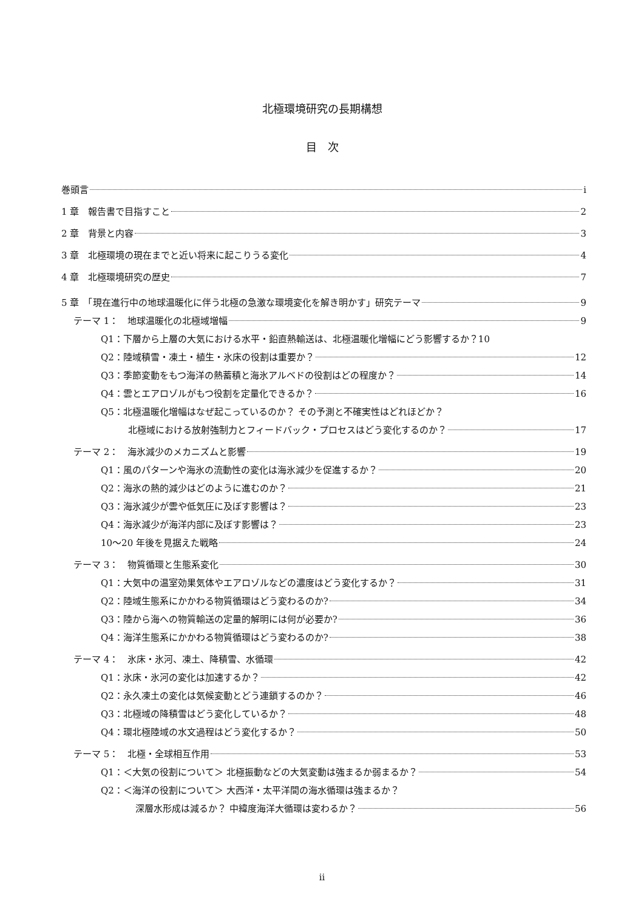北極環境研究の長期構想
目　次
巻頭言 i
1 章　報告書で目指すこと 2
2 章　背景と内容 3
3 章　北極環境の現在までと近い将来に起こりうる変化 4
4 章　北極環境研究の歴史 7
5 章　「現在進行中の地球温暖化に伴う北極の急激な環境変化を解き明かす」研究テーマ 9
テーマ 1：　地球温暖化の北極域増幅 9
Q1：下層から上層の大気における水平・鉛直熱輸送は、北極温暖化増幅にどう影響するか？ 10
Q2：陸域積雪・凍土・植生・氷床の役割は重要か？ 12
Q3：季節変動をもつ海洋の熱蓄積と海氷アルベドの役割はどの程度か？ 14
Q4：雲とエアロゾルがもつ役割を定量化できるか？ 16
Q5：北極温暖化増幅はなぜ起こっているのか？ その予測と不確実性はどれほどか？
北極域における放射強制力とフィードバック・プロセスはどう変化するのか？ 17
テーマ 2：　海氷減少のメカニズムと影響 19
Q1：風のパターンや海氷の流動性の変化は海氷減少を促進するか？ 20
Q2：海氷の熱的減少はどのように進むのか？ 21
Q3：海氷減少が雲や低気圧に及ぼす影響は？ 23
Q4：海氷減少が海洋内部に及ぼす影響は？ 23
10～20 年後を見据えた戦略 24
テーマ 3：　物質循環と生態系変化 30
Q1：大気中の温室効果気体やエアロゾルなどの濃度はどう変化するか？ 31
Q2：陸域生態系にかかわる物質循環はどう変わるのか? 34
Q3：陸から海への物質輸送の定量的解明には何が必要か? 36
Q4：海洋生態系にかかわる物質循環はどう変わるのか? 38
テーマ 4：　氷床・氷河、凍土、降積雪、水循環 42
Q1：氷床・氷河の変化は加速するか？ 42
Q2：永久凍土の変化は気候変動とどう連鎖するのか？ 46
Q3：北極域の降積雪はどう変化しているか？ 48
Q4：環北極陸域の水文過程はどう変化するか？ 50
テーマ 5：　北極・全球相互作用 53
Q1：＜大気の役割について＞ 北極振動などの大気変動は強まるか弱まるか？ 54
Q2：＜海洋の役割について＞ 大西洋・太平洋間の海水循環は強まるか？
深層水形成は減るか？ 中緯度海洋大循環は変わるか？ 56
ii